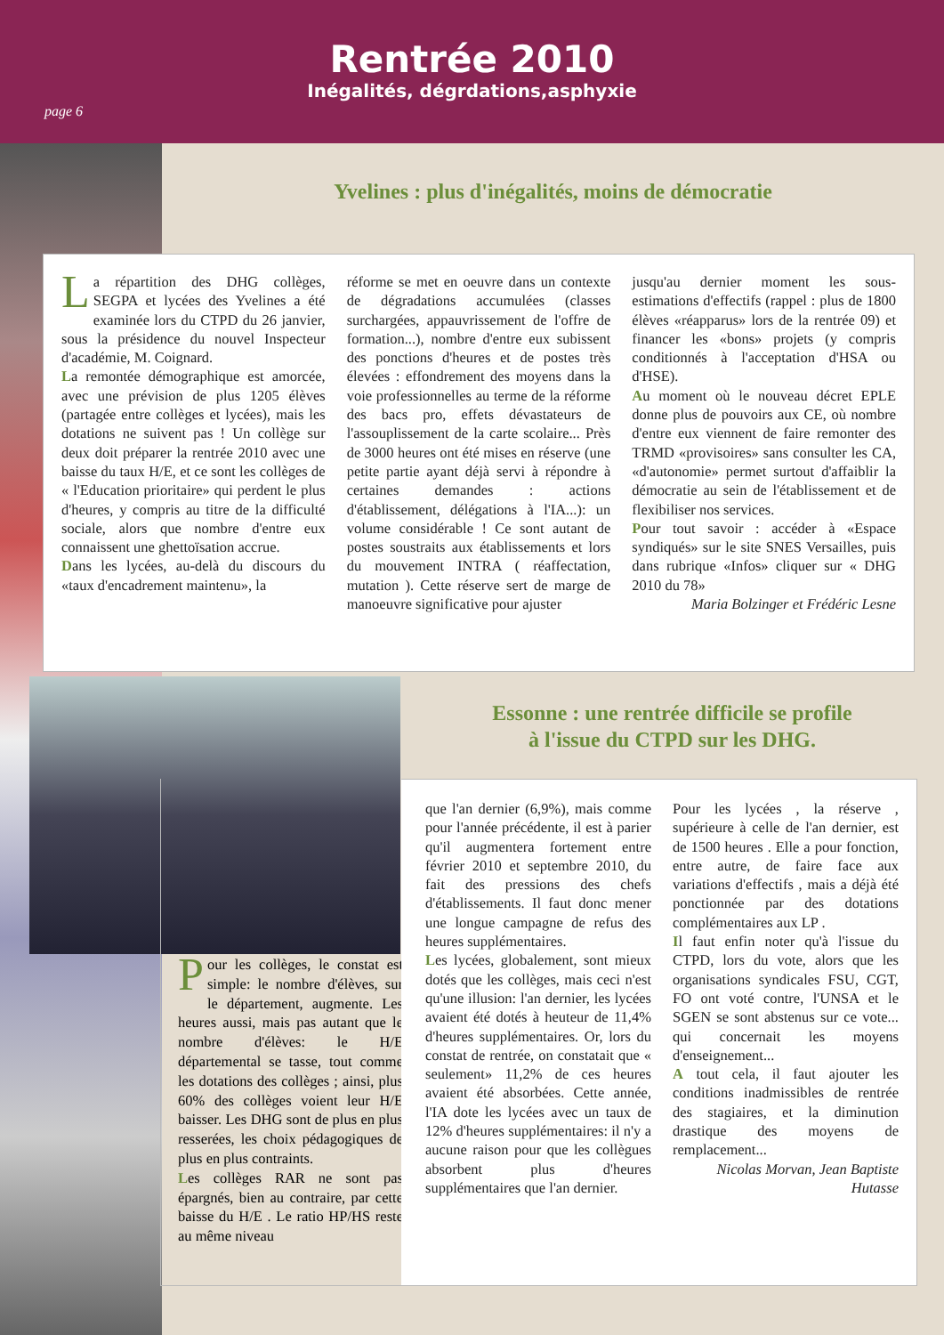Rentrée 2010
Inégalités, dégrdations,asphyxie
page 6
Yvelines : plus d'inégalités, moins de démocratie
La répartition des DHG collèges, SEGPA et lycées des Yvelines a été examinée lors du CTPD du 26 janvier, sous la présidence du nouvel Inspecteur d'académie, M. Coignard.
La remontée démographique est amorcée, avec une prévision de plus 1205 élèves (partagée entre collèges et lycées), mais les dotations ne suivent pas ! Un collège sur deux doit préparer la rentrée 2010 avec une baisse du taux H/E, et ce sont les collèges de « l'Education prioritaire» qui perdent le plus d'heures, y compris au titre de la difficulté sociale, alors que nombre d'entre eux connaissent une ghettoïsation accrue.
Dans les lycées, au-delà du discours du «taux d'encadrement maintenu», la
réforme se met en oeuvre dans un contexte de dégradations accumulées (classes surchargées, appauvrissement de l'offre de formation...), nombre d'entre eux subissent des ponctions d'heures et de postes très élevées : effondrement des moyens dans la voie professionnelles au terme de la réforme des bacs pro, effets dévastateurs de l'assouplissement de la carte scolaire... Près de 3000 heures ont été mises en réserve (une petite partie ayant déjà servi à répondre à certaines demandes : actions d'établissement, délégations à l'IA...): un volume considérable ! Ce sont autant de postes soustraits aux établissements et lors du mouvement INTRA ( réaffectation, mutation ). Cette réserve sert de marge de manoeuvre significative pour ajuster
jusqu'au dernier moment les sous-estimations d'effectifs (rappel : plus de 1800 élèves «réapparus» lors de la rentrée 09) et financer les «bons» projets (y compris conditionnés à l'acceptation d'HSA ou d'HSE).
Au moment où le nouveau décret EPLE donne plus de pouvoirs aux CE, où nombre d'entre eux viennent de faire remonter des TRMD «provisoires» sans consulter les CA, «d'autonomie» permet surtout d'affaiblir la démocratie au sein de l'établissement et de flexibiliser nos services.
Pour tout savoir : accéder à «Espace syndiqués» sur le site SNES Versailles, puis dans rubrique «Infos» cliquer sur « DHG 2010 du 78»
Maria Bolzinger et Frédéric Lesne
Essonne : une rentrée difficile se profile
à l'issue du CTPD sur les DHG.
Pour les collèges, le constat est simple: le nombre d'élèves, sur le département, augmente. Les heures aussi, mais pas autant que le nombre d'élèves: le H/E départemental se tasse, tout comme les dotations des collèges ; ainsi, plus 60% des collèges voient leur H/E baisser. Les DHG sont de plus en plus resserées, les choix pédagogiques de plus en plus contraints.
Les collèges RAR ne sont pas épargnés, bien au contraire, par cette baisse du H/E . Le ratio HP/HS reste au même niveau
que l'an dernier (6,9%), mais comme pour l'année précédente, il est à parier qu'il augmentera fortement entre février 2010 et septembre 2010, du fait des pressions des chefs d'établissements. Il faut donc mener une longue campagne de refus des heures supplémentaires.
Les lycées, globalement, sont mieux dotés que les collèges, mais ceci n'est qu'une illusion: l'an dernier, les lycées avaient été dotés à heuteur de 11,4% d'heures supplémentaires. Or, lors du constat de rentrée, on constatait que « seulement» 11,2% de ces heures avaient été absorbées. Cette année, l'IA dote les lycées avec un taux de 12% d'heures supplémentaires: il n'y a aucune raison pour que les collègues absorbent plus d'heures supplémentaires que l'an dernier.
Pour les lycées , la réserve , supérieure à celle de l'an dernier, est de 1500 heures . Elle a pour fonction, entre autre, de faire face aux variations d'effectifs , mais a déjà été ponctionnée par des dotations complémentaires aux LP .
Il faut enfin noter qu'à l'issue du CTPD, lors du vote, alors que les organisations syndicales FSU, CGT, FO ont voté contre, l'UNSA et le SGEN se sont abstenus sur ce vote... qui concernait les moyens d'enseignement...
A tout cela, il faut ajouter les conditions inadmissibles de rentrée des stagiaires, et la diminution drastique des moyens de remplacement...
Nicolas Morvan, Jean Baptiste Hutasse